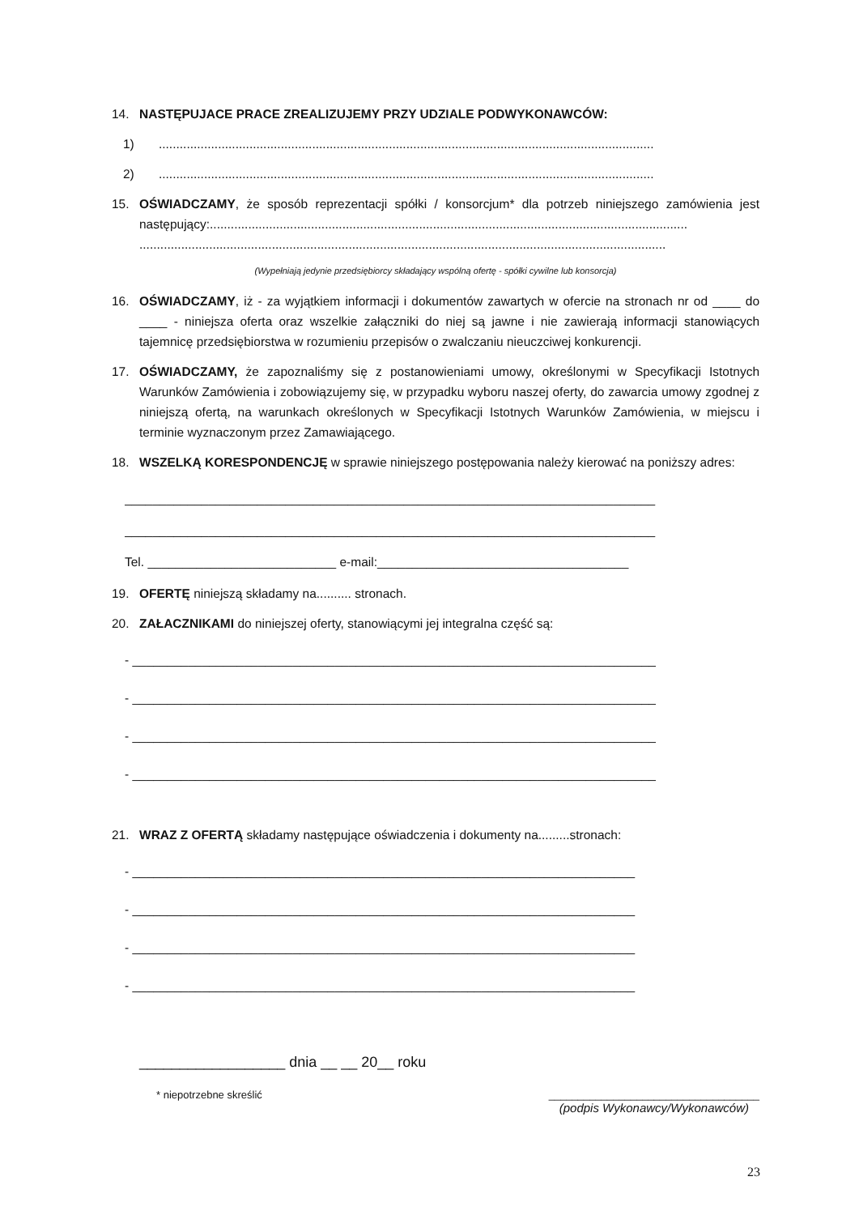14. NASTĘPUJACE PRACE ZREALIZUJEMY PRZY UDZIALE PODWYKONAWCÓW:
1) ..............................................................................................................................................
2) ..............................................................................................................................................
15. OŚWIADCZAMY, że sposób reprezentacji spółki / konsorcjum* dla potrzeb niniejszego zamówienia jest następujący:.........................................................................................................................................
.......................................................................................................................................................
(Wypełniają jedynie przedsiębiorcy składający wspólną ofertę - spółki cywilne lub konsorcja)
16. OŚWIADCZAMY, iż - za wyjątkiem informacji i dokumentów zawartych w ofercie na stronach nr od ____ do ____ - niniejsza oferta oraz wszelkie załączniki do niej są jawne i nie zawierają informacji stanowiących tajemnicę przedsiębiorstwa w rozumieniu przepisów o zwalczaniu nieuczciwej konkurencji.
17. OŚWIADCZAMY, że zapoznaliśmy się z postanowieniami umowy, określonymi w Specyfikacji Istotnych Warunków Zamówienia i zobowiązujemy się, w przypadku wyboru naszej oferty, do zawarcia umowy zgodnej z niniejszą ofertą, na warunkach określonych w Specyfikacji Istotnych Warunków Zamówienia, w miejscu i terminie wyznaczonym przez Zamawiającego.
18. WSZELKĄ KORESPONDENCJĘ w sprawie niniejszego postępowania należy kierować na poniższy adres:
____________________________________________________________________________
____________________________________________________________________________
Tel. ___________________________ e-mail:____________________________________
19. OFERTĘ niniejszą składamy na.......... stronach.
20. ZAŁACZNIKAMI do niniejszej oferty, stanowiącymi jej integralna część są:
- ___________________________________________________________________________
- ___________________________________________________________________________
- ___________________________________________________________________________
- ___________________________________________________________________________
21. WRAZ Z OFERTĄ składamy następujące oświadczenia i dokumenty na.........stronach:
- ________________________________________________________________________
- ________________________________________________________________________
- ________________________________________________________________________
- ________________________________________________________________________
__________________ dnia __ __ 20__ roku
* niepotrzebne skreślić ____________________________________
(podpis Wykonawcy/Wykonawców)
23